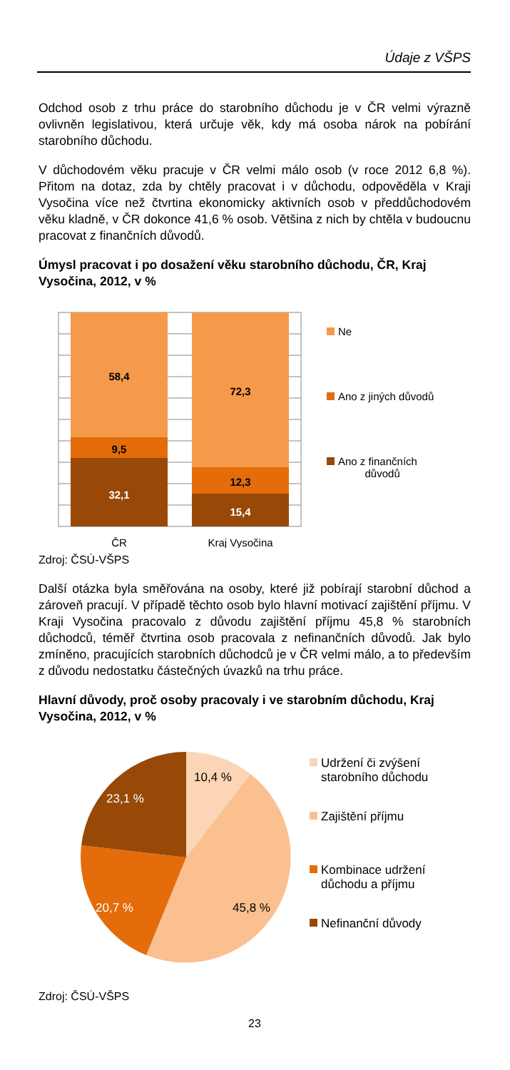Údaje z VŠPS
Odchod osob z trhu práce do starobního důchodu je v ČR velmi výrazně ovlivněn legislativou, která určuje věk, kdy má osoba nárok na pobírání starobního důchodu.
V důchodovém věku pracuje v ČR velmi málo osob (v roce 2012 6,8 %). Přitom na dotaz, zda by chtěly pracovat i v důchodu, odpověděla v Kraji Vysočina více než čtvrtina ekonomicky aktivních osob v předdůchodovém věku kladně, v ČR dokonce 41,6 % osob. Většina z nich by chtěla v budoucnu pracovat z finančních důvodů.
Úmysl pracovat i po dosažení věku starobního důchodu, ČR, Kraj Vysočina, 2012, v %
58,4
9,5
32,1
72,3
12,3
15,4
ČR
Kraj Vysočina
Ne
Ano z jiných důvodů
Ano z finančních
důvodů
Zdroj: ČSÚ-VŠPS
Další otázka byla směřována na osoby, které již pobírají starobní důchod a zároveň pracují. V případě těchto osob bylo hlavní motivací zajištění příjmu. V Kraji Vysočina pracovalo z důvodu zajištění příjmu 45,8 % starobních důchodců, téměř čtvrtina osob pracovala z nefinančních důvodů. Jak bylo zmíněno, pracujících starobních důchodců je v ČR velmi málo, a to především z důvodu nedostatku částečných úvazků na trhu práce.
Hlavní důvody, proč osoby pracovaly i ve starobním důchodu, Kraj Vysočina, 2012, v %
10,4 %
45,8 %
20,7 %
23,1 %
Udržení či zvýšení
starobního důchodu
Zajištění příjmu
Kombinace udržení
důchodu a příjmu
Nefinanční důvody
Zdroj: ČSÚ-VŠPS
23